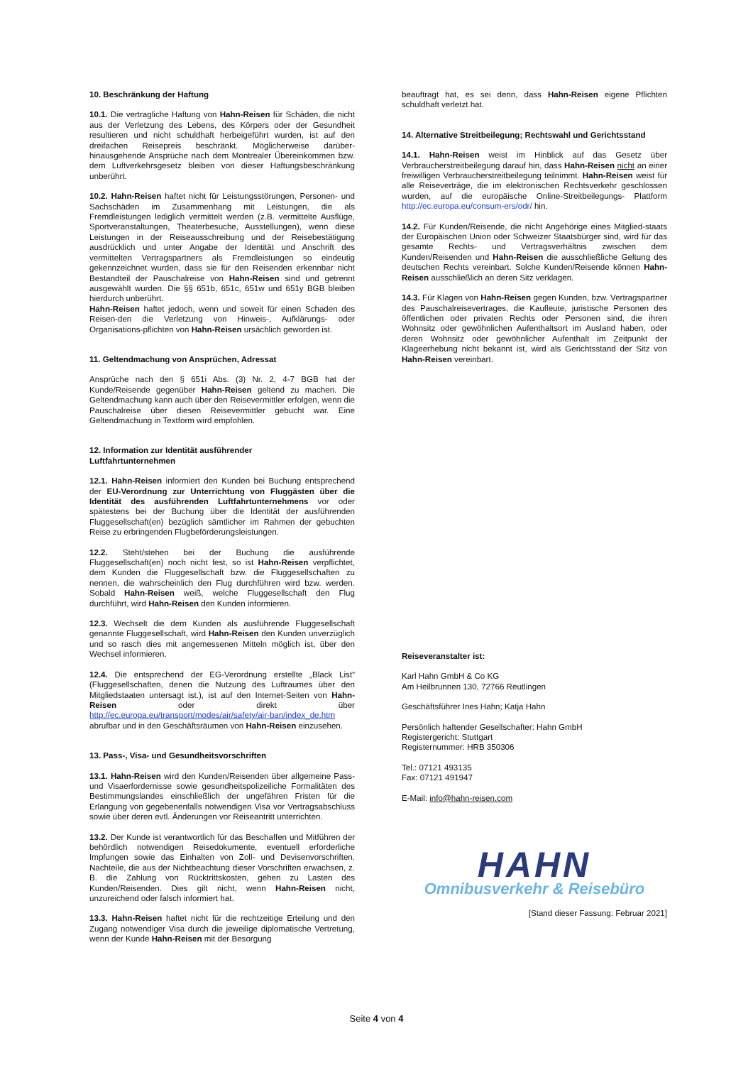10. Beschränkung der Haftung
10.1. Die vertragliche Haftung von Hahn-Reisen für Schäden, die nicht aus der Verletzung des Lebens, des Körpers oder der Gesundheit resultieren und nicht schuldhaft herbeigeführt wurden, ist auf den dreifachen Reisepreis beschränkt. Möglicherweise darüber-hinausgehende Ansprüche nach dem Montrealer Übereinkommen bzw. dem Luftverkehrsgesetz bleiben von dieser Haftungsbeschränkung unberührt.
10.2. Hahn-Reisen haftet nicht für Leistungsstörungen, Personen- und Sachschäden im Zusammenhang mit Leistungen, die als Fremdleistungen lediglich vermittelt werden (z.B. vermittelte Ausflüge, Sportveranstaltungen, Theaterbesuche, Ausstellungen), wenn diese Leistungen in der Reiseausschreibung und der Reisebestätigung ausdrücklich und unter Angabe der Identität und Anschrift des vermittelten Vertragspartners als Fremdleistungen so eindeutig gekennzeichnet wurden, dass sie für den Reisenden erkennbar nicht Bestandteil der Pauschalreise von Hahn-Reisen sind und getrennt ausgewählt wurden. Die §§ 651b, 651c, 651w und 651y BGB bleiben hierdurch unberührt.
Hahn-Reisen haftet jedoch, wenn und soweit für einen Schaden des Reisen-den die Verletzung von Hinweis-, Aufklärungs- oder Organisations-pflichten von Hahn-Reisen ursächlich geworden ist.
11. Geltendmachung von Ansprüchen, Adressat
Ansprüche nach den § 651i Abs. (3) Nr. 2, 4-7 BGB hat der Kunde/Reisende gegenüber Hahn-Reisen geltend zu machen. Die Geltendmachung kann auch über den Reisevermittler erfolgen, wenn die Pauschalreise über diesen Reisevermittler gebucht war. Eine Geltendmachung in Textform wird empfohlen.
12. Information zur Identität ausführender
Luftfahrtunternehmen
12.1. Hahn-Reisen informiert den Kunden bei Buchung entsprechend der EU-Verordnung zur Unterrichtung von Fluggästen über die Identität des ausführenden Luftfahrtunternehmens vor oder spätestens bei der Buchung über die Identität der ausführenden Fluggesellschaft(en) bezüglich sämtlicher im Rahmen der gebuchten Reise zu erbringenden Flugbeförderungsleistungen.
12.2. Steht/stehen bei der Buchung die ausführende Fluggesellschaft(en) noch nicht fest, so ist Hahn-Reisen verpflichtet, dem Kunden die Fluggesellschaft bzw. die Fluggesellschaften zu nennen, die wahrscheinlich den Flug durchführen wird bzw. werden. Sobald Hahn-Reisen weiß, welche Fluggesellschaft den Flug durchführt, wird Hahn-Reisen den Kunden informieren.
12.3. Wechselt die dem Kunden als ausführende Fluggesellschaft genannte Fluggesellschaft, wird Hahn-Reisen den Kunden unverzüglich und so rasch dies mit angemessenen Mitteln möglich ist, über den Wechsel informieren.
12.4. Die entsprechend der EG-Verordnung erstellte „Black List“ (Fluggesellschaften, denen die Nutzung des Luftraumes über den Mitgliedstaaten untersagt ist.), ist auf den Internet-Seiten von Hahn-Reisen oder direkt über http://ec.europa.eu/transport/modes/air/safety/air-ban/index_de.htm abrufbar und in den Geschäftsräumen von Hahn-Reisen einzusehen.
13. Pass-, Visa- und Gesundheitsvorschriften
13.1. Hahn-Reisen wird den Kunden/Reisenden über allgemeine Pass- und Visaerfordernisse sowie gesundheitspolizeiliche Formalitäten des Bestimmungslandes einschließlich der ungefähren Fristen für die Erlangung von gegebenenfalls notwendigen Visa vor Vertragsabschluss sowie über deren evtl. Änderungen vor Reiseantritt unterrichten.
13.2. Der Kunde ist verantwortlich für das Beschaffen und Mitführen der behördlich notwendigen Reisedokumente, eventuell erforderliche Impfungen sowie das Einhalten von Zoll- und Devisenvorschriften. Nachteile, die aus der Nichtbeachtung dieser Vorschriften erwachsen, z. B. die Zahlung von Rücktrittskosten, gehen zu Lasten des Kunden/Reisenden. Dies gilt nicht, wenn Hahn-Reisen nicht, unzureichend oder falsch informiert hat.
13.3. Hahn-Reisen haftet nicht für die rechtzeitige Erteilung und den Zugang notwendiger Visa durch die jeweilige diplomatische Vertretung, wenn der Kunde Hahn-Reisen mit der Besorgung
beauftragt hat, es sei denn, dass Hahn-Reisen eigene Pflichten schuldhaft verletzt hat.
14. Alternative Streitbeilegung; Rechtswahl und Gerichtsstand
14.1. Hahn-Reisen weist im Hinblick auf das Gesetz über Verbraucherstreitbeilegung darauf hin, dass Hahn-Reisen nicht an einer freiwilligen Verbraucherstreitbeilegung teilnimmt. Hahn-Reisen weist für alle Reiseverträge, die im elektronischen Rechtsverkehr geschlossen wurden, auf die europäische Online-Streitbeilegungs- Plattform http://ec.europa.eu/consum-ers/odr/ hin.
14.2. Für Kunden/Reisende, die nicht Angehörige eines Mitglied-staats der Europäischen Union oder Schweizer Staatsbürger sind, wird für das gesamte Rechts- und Vertragsverhältnis zwischen dem Kunden/Reisenden und Hahn-Reisen die ausschließliche Geltung des deutschen Rechts vereinbart. Solche Kunden/Reisende können Hahn-Reisen ausschließlich an deren Sitz verklagen.
14.3. Für Klagen von Hahn-Reisen gegen Kunden, bzw. Vertragspartner des Pauschalreisevertrages, die Kaufleute, juristische Personen des öffentlichen oder privaten Rechts oder Personen sind, die ihren Wohnsitz oder gewöhnlichen Aufenthaltsort im Ausland haben, oder deren Wohnsitz oder gewöhnlicher Aufenthalt im Zeitpunkt der Klageerhebung nicht bekannt ist, wird als Gerichtsstand der Sitz von Hahn-Reisen vereinbart.
Reiseveranstalter ist:
Karl Hahn GmbH & Co KG
Am Heilbrunnen 130, 72766 Reutlingen
Geschäftsführer Ines Hahn; Katja Hahn
Persönlich haftender Gesellschafter: Hahn GmbH
Registergericht: Stuttgart
Registernummer: HRB 350306
Tel.: 07121 493135
Fax: 07121 491947
E-Mail: info@hahn-reisen.com
HAHN
Omnibusverkehr & Reisebüro
[Stand dieser Fassung: Februar 2021]
Seite 4 von 4